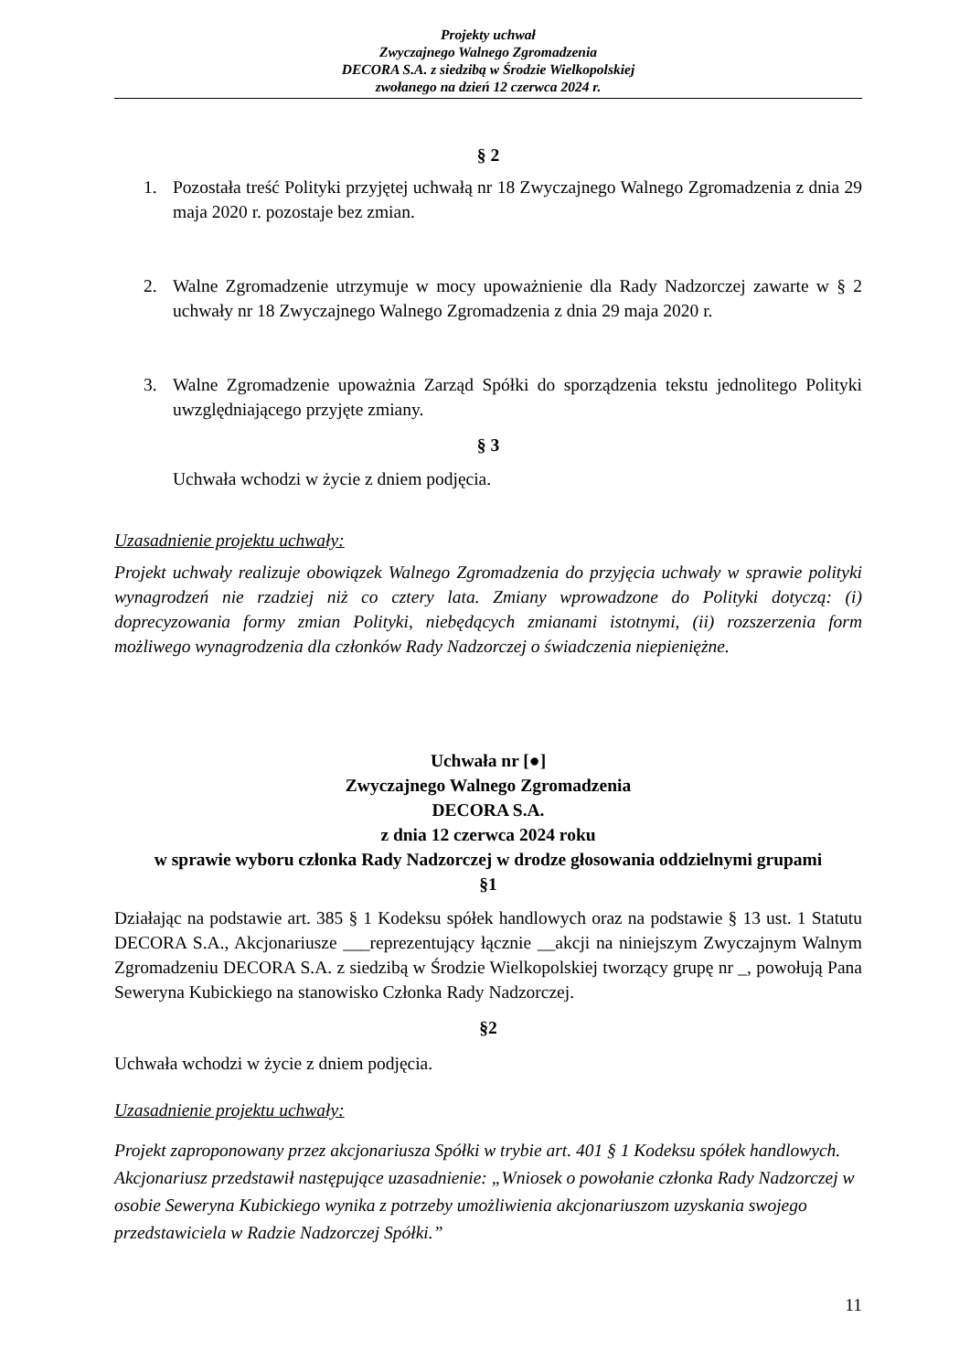Projekty uchwał
Zwyczajnego Walnego Zgromadzenia
DECORA S.A. z siedzibą w Środzie Wielkopolskiej
zwołanego na dzień 12 czerwca 2024 r.
§ 2
1. Pozostała treść Polityki przyjętej uchwałą nr 18 Zwyczajnego Walnego Zgromadzenia z dnia 29 maja 2020 r. pozostaje bez zmian.
2. Walne Zgromadzenie utrzymuje w mocy upoważnienie dla Rady Nadzorczej zawarte w § 2 uchwały nr 18 Zwyczajnego Walnego Zgromadzenia z dnia 29 maja 2020 r.
3. Walne Zgromadzenie upoważnia Zarząd Spółki do sporządzenia tekstu jednolitego Polityki uwzględniającego przyjęte zmiany.
§ 3
Uchwała wchodzi w życie z dniem podjęcia.
Uzasadnienie projektu uchwały:
Projekt uchwały realizuje obowiązek Walnego Zgromadzenia do przyjęcia uchwały w sprawie polityki wynagrodzeń nie rzadziej niż co cztery lata. Zmiany wprowadzone do Polityki dotyczą: (i) doprecyzowania formy zmian Polityki, niebędących zmianami istotnymi, (ii) rozszerzenia form możliwego wynagrodzenia dla członków Rady Nadzorczej o świadczenia niepieniężne.
Uchwała nr [●]
Zwyczajnego Walnego Zgromadzenia
DECORA S.A.
z dnia 12 czerwca 2024 roku
w sprawie wyboru członka Rady Nadzorczej w drodze głosowania oddzielnymi grupami
§1
Działając na podstawie art. 385 § 1 Kodeksu spółek handlowych oraz na podstawie § 13 ust. 1 Statutu DECORA S.A., Akcjonariusze ___reprezentujący łącznie __akcji na niniejszym Zwyczajnym Walnym Zgromadzeniu DECORA S.A. z siedzibą w Środzie Wielkopolskiej tworzący grupę nr _, powołują Pana Seweryna Kubickiego na stanowisko Członka Rady Nadzorczej.
§2
Uchwała wchodzi w życie z dniem podjęcia.
Uzasadnienie projektu uchwały:
Projekt zaproponowany przez akcjonariusza Spółki w trybie art. 401 § 1 Kodeksu spółek handlowych. Akcjonariusz przedstawił następujące uzasadnienie: „Wniosek o powołanie członka Rady Nadzorczej w osobie Seweryna Kubickiego wynika z potrzeby umożliwienia akcjonariuszom uzyskania swojego przedstawiciela w Radzie Nadzorczej Spółki.”
11